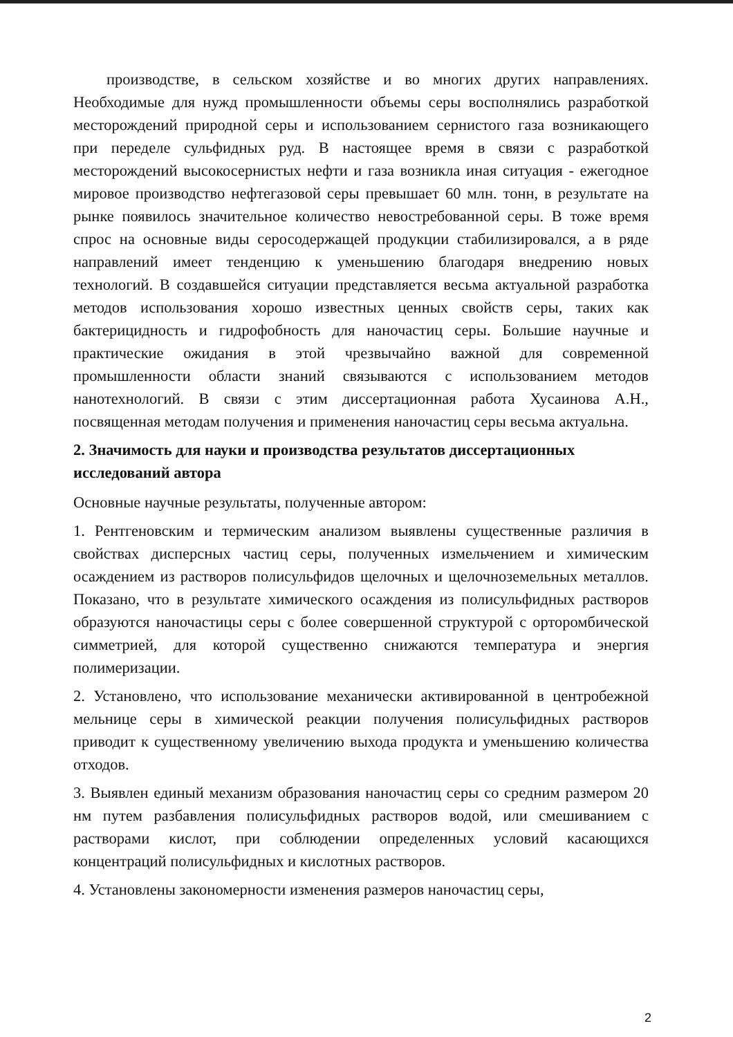производстве, в сельском хозяйстве и во многих других направлениях. Необходимые для нужд промышленности объемы серы восполнялись разработкой месторождений природной серы и использованием сернистого газа возникающего при переделе сульфидных руд. В настоящее время в связи с разработкой месторождений высокосернистых нефти и газа возникла иная ситуация - ежегодное мировое производство нефтегазовой серы превышает 60 млн. тонн, в результате на рынке появилось значительное количество невостребованной серы. В тоже время спрос на основные виды серосодержащей продукции стабилизировался, а в ряде направлений имеет тенденцию к уменьшению благодаря внедрению новых технологий. В создавшейся ситуации представляется весьма актуальной разработка методов использования хорошо известных ценных свойств серы, таких как бактерицидность и гидрофобность для наночастиц серы. Большие научные и практические ожидания в этой чрезвычайно важной для современной промышленности области знаний связываются с использованием методов нанотехнологий. В связи с этим диссертационная работа Хусаинова А.Н., посвященная методам получения и применения наночастиц серы весьма актуальна.
2. Значимость для науки и производства результатов диссертационных исследований автора
Основные научные результаты, полученные автором:
1. Рентгеновским и термическим анализом выявлены существенные различия в свойствах дисперсных частиц серы, полученных измельчением и химическим осаждением из растворов полисульфидов щелочных и щелочноземельных металлов. Показано, что в результате химического осаждения из полисульфидных растворов образуются наночастицы серы с более совершенной структурой с орторомбической симметрией, для которой существенно снижаются температура и энергия полимеризации.
2. Установлено, что использование механически активированной в центробежной мельнице серы в химической реакции получения полисульфидных растворов приводит к существенному увеличению выхода продукта и уменьшению количества отходов.
3. Выявлен единый механизм образования наночастиц серы со средним размером 20 нм путем разбавления полисульфидных растворов водой, или смешиванием с растворами кислот, при соблюдении определенных условий касающихся концентраций полисульфидных и кислотных растворов.
4. Установлены закономерности изменения размеров наночастиц серы,
2